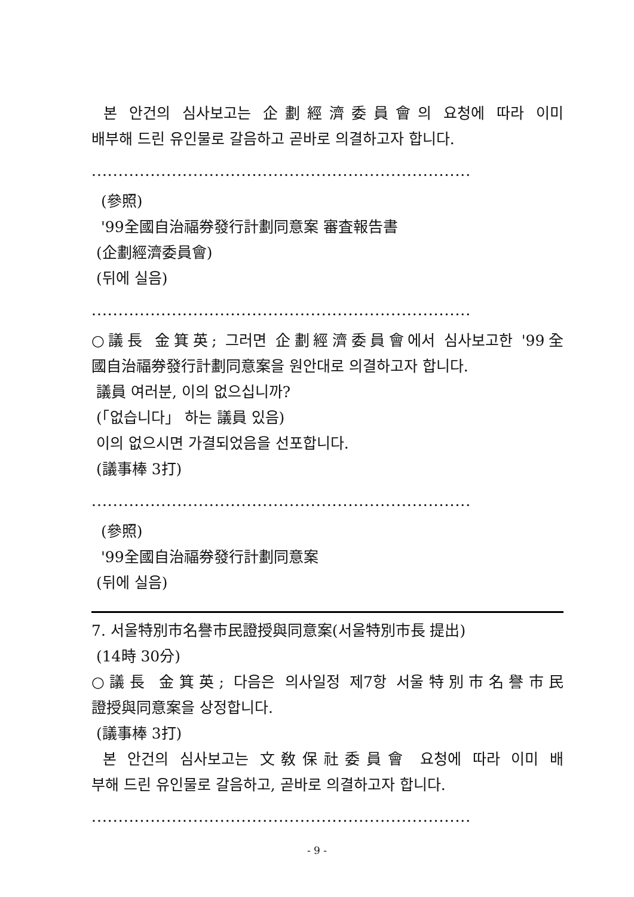본 안건의 심사보고는 企劃經濟委員會의 요청에 따라 이미
배부해 드린 유인물로 갈음하고 곧바로 의결하고자 합니다.
.......................................................................
(參照)
'99全國自治福券發行計劃同意案 審査報告書
(企劃經濟委員會)
(뒤에 실음)
.......................................................................
○議長 金箕英; 그러면 企劃經濟委員會에서 심사보고한 '99全
國自治福券發行計劃同意案을 원안대로 의결하고자 합니다.
議員 여러분, 이의 없으십니까?
(「없습니다」 하는 議員 있음)
이의 없으시면 가결되었음을 선포합니다.
(議事棒 3打)
.......................................................................
(參照)
'99全國自治福券發行計劃同意案
(뒤에 실음)
7. 서울特別市名譽市民證授與同意案(서울特別市長 提出)
(14時 30分)
○議長 金箕英; 다음은 의사일정 제7항 서울特別市名譽市民
證授與同意案을 상정합니다.
(議事棒 3打)
본 안건의 심사보고는 文敎保社委員會 요청에 따라 이미 배
부해 드린 유인물로 갈음하고, 곧바로 의결하고자 합니다.
.......................................................................
- 9 -